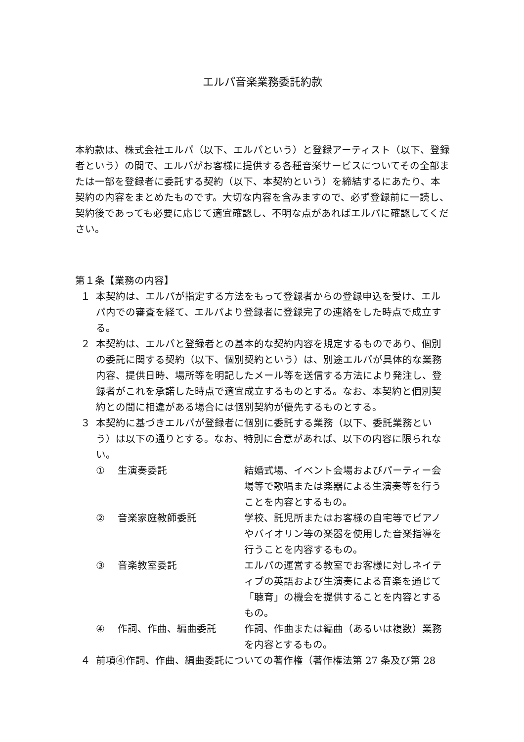エルパ音楽業務委託約款
本約款は、株式会社エルパ（以下、エルパという）と登録アーティスト（以下、登録者という）の間で、エルパがお客様に提供する各種音楽サービスについてその全部または一部を登録者に委託する契約（以下、本契約という）を締結するにあたり、本契約の内容をまとめたものです。大切な内容を含みますので、必ず登録前に一読し、契約後であっても必要に応じて適宜確認し、不明な点があればエルパに確認してください。
第１条【業務の内容】
１ 本契約は、エルパが指定する方法をもって登録者からの登録申込を受け、エルパ内での審査を経て、エルパより登録者に登録完了の連絡をした時点で成立する。
２ 本契約は、エルパと登録者との基本的な契約内容を規定するものであり、個別の委託に関する契約（以下、個別契約という）は、別途エルパが具体的な業務内容、提供日時、場所等を明記したメール等を送信する方法により発注し、登録者がこれを承諾した時点で適宜成立するものとする。なお、本契約と個別契約との間に相違がある場合には個別契約が優先するものとする。
３ 本契約に基づきエルパが登録者に個別に委託する業務（以下、委託業務という）は以下の通りとする。なお、特別に合意があれば、以下の内容に限られない。
① 生演奏委託 結婚式場、イベント会場およびパーティー会場等で歌唱または楽器による生演奏等を行うことを内容とするもの。
② 音楽家庭教師委託 学校、託児所またはお客様の自宅等でピアノやバイオリン等の楽器を使用した音楽指導を行うことを内容するもの。
③ 音楽教室委託 エルパの運営する教室でお客様に対しネイティブの英語および生演奏による音楽を通じて「聴育」の機会を提供することを内容とするもの。
④ 作詞、作曲、編曲委託 作詞、作曲または編曲（あるいは複数）業務を内容とするもの。
４ 前項④作詞、作曲、編曲委託についての著作権（著作権法第 27 条及び第 28